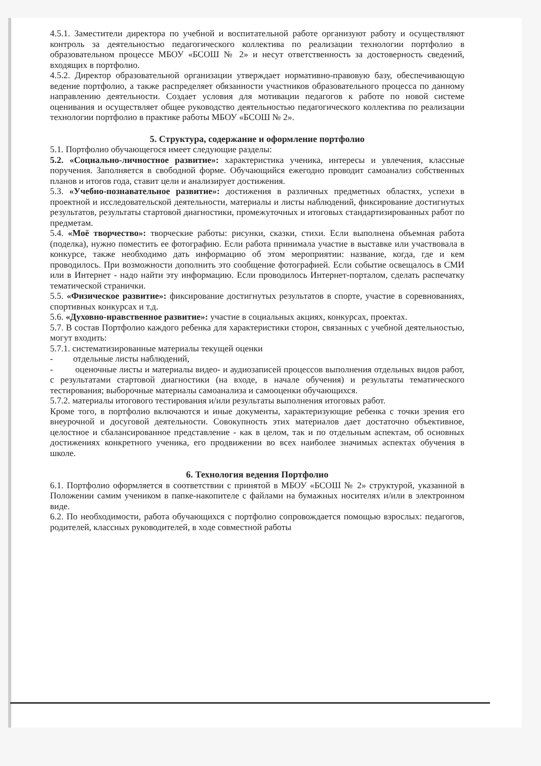4.5.1. Заместители директора по учебной и воспитательной работе организуют работу и осуществляют контроль за деятельностью педагогического коллектива по реализации технологии портфолио в образовательном процессе МБОУ «БСОШ № 2» и несут ответственность за достоверность сведений, входящих в портфолио.
4.5.2. Директор образовательной организации утверждает нормативно-правовую базу, обеспечивающую ведение портфолио, а также распределяет обязанности участников образовательного процесса по данному направлению деятельности. Создает условия для мотивации педагогов к работе по новой системе оценивания и осуществляет общее руководство деятельностью педагогического коллектива по реализации технологии портфолио в практике работы МБОУ «БСОШ № 2».
5. Структура, содержание и оформление портфолио
5.1. Портфолио обучающегося имеет следующие разделы:
5.2. «Социально-личностное развитие»: характеристика ученика, интересы и увлечения, классные поручения. Заполняется в свободной форме. Обучающийся ежегодно проводит самоанализ собственных планов и итогов года, ставит цели и анализирует достижения.
5.3. «Учебно-познавательное развитие»: достижения в различных предметных областях, успехи в проектной и исследовательской деятельности, материалы и листы наблюдений, фиксирование достигнутых результатов, результаты стартовой диагностики, промежуточных и итоговых стандартизированных работ по предметам.
5.4. «Моё творчество»: творческие работы: рисунки, сказки, стихи. Если выполнена объемная работа (поделка), нужно поместить ее фотографию. Если работа принимала участие в выставке или участвовала в конкурсе, также необходимо дать информацию об этом мероприятии: название, когда, где и кем проводилось. При возможности дополнить это сообщение фотографией. Если событие освещалось в СМИ или в Интернет - надо найти эту информацию. Если проводилось Интернет-порталом, сделать распечатку тематической странички.
5.5. «Физическое развитие»: фиксирование достигнутых результатов в спорте, участие в соревнованиях, спортивных конкурсах и т.д.
5.6. «Духовно-нравственное развитие»: участие в социальных акциях, конкурсах, проектах.
5.7. В состав Портфолио каждого ребенка для характеристики сторон, связанных с учебной деятельностью, могут входить:
5.7.1. систематизированные материалы текущей оценки
- отдельные листы наблюдений,
- оценочные листы и материалы видео- и аудиозаписей процессов выполнения отдельных видов работ, с результатами стартовой диагностики (на входе, в начале обучения) и результаты тематического тестирования; выборочные материалы самоанализа и самооценки обучающихся.
5.7.2. материалы итогового тестирования и/или результаты выполнения итоговых работ.
Кроме того, в портфолио включаются и иные документы, характеризующие ребенка с точки зрения его внеурочной и досуговой деятельности. Совокупность этих материалов дает достаточно объективное, целостное и сбалансированное представление - как в целом, так и по отдельным аспектам, об основных достижениях конкретного ученика, его продвижении во всех наиболее значимых аспектах обучения в школе.
6. Технология ведения Портфолио
6.1. Портфолио оформляется в соответствии с принятой в МБОУ «БСОШ № 2» структурой, указанной в Положении самим учеником в папке-накопителе с файлами на бумажных носителях и/или в электронном виде.
6.2. По необходимости, работа обучающихся с портфолио сопровождается помощью взрослых: педагогов, родителей, классных руководителей, в ходе совместной работы